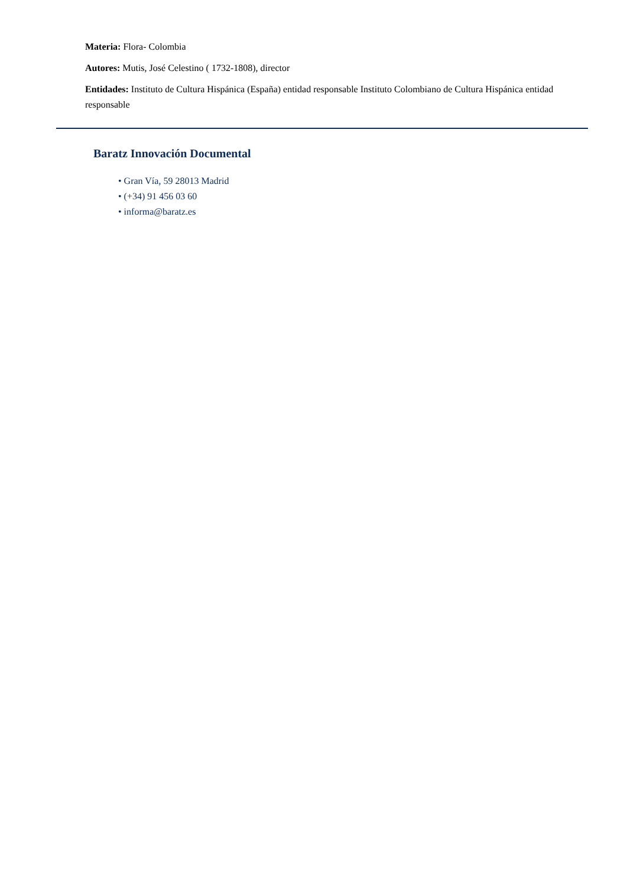Materia: Flora- Colombia
Autores: Mutis, José Celestino ( 1732-1808), director
Entidades: Instituto de Cultura Hispánica (España) entidad responsable Instituto Colombiano de Cultura Hispánica entidad responsable
Baratz Innovación Documental
• Gran Vía, 59 28013 Madrid
• (+34) 91 456 03 60
• informa@baratz.es